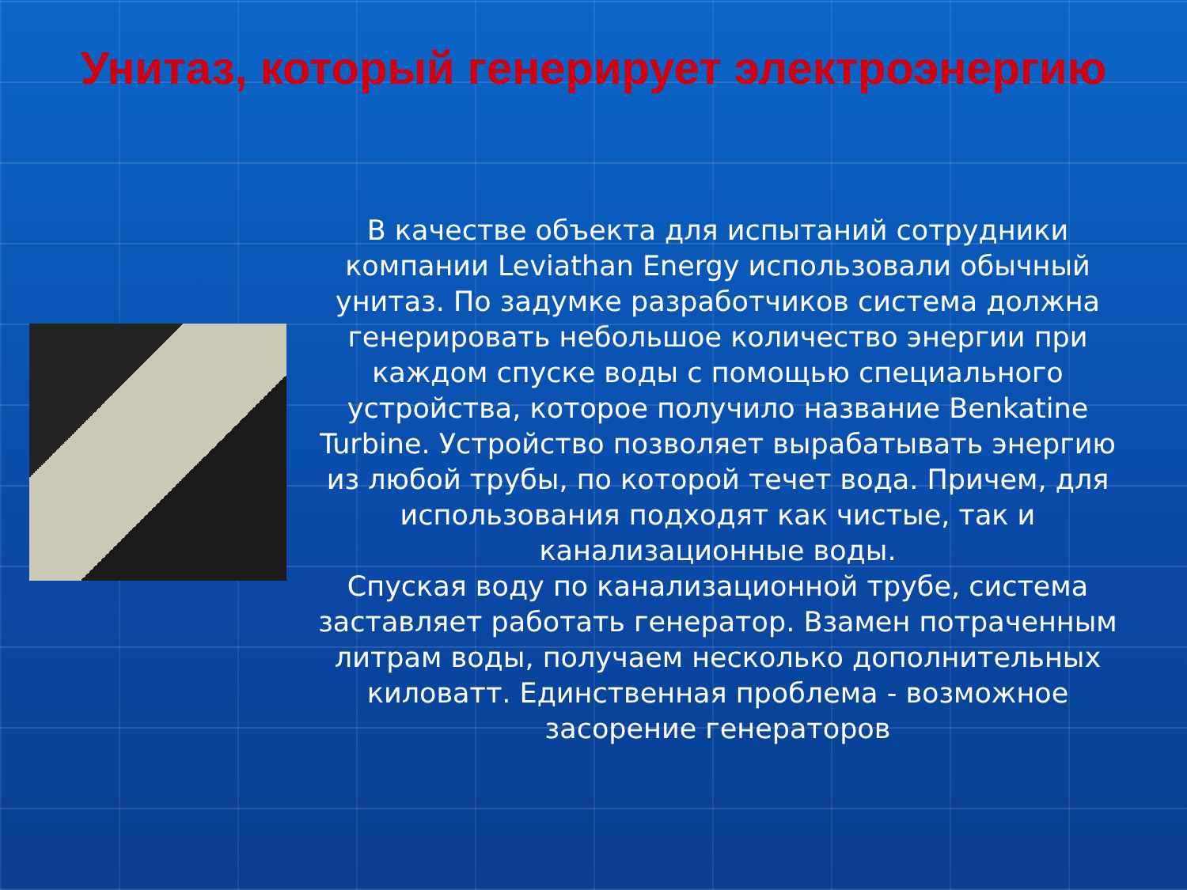Унитаз, который генерирует электроэнергию
В качестве объекта для испытаний сотрудники компании Leviathan Energy использовали обычный унитаз. По задумке разработчиков система должна генерировать небольшое количество энергии при каждом спуске воды с помощью специального устройства, которое получило название Benkatine Turbine. Устройство позволяет вырабатывать энергию из любой трубы, по которой течет вода. Причем, для использования подходят как чистые, так и канализационные воды.
Спуская воду по канализационной трубе, система заставляет работать генератор. Взамен потраченным литрам воды, получаем несколько дополнительных киловатт. Единственная проблема - возможное засорение генераторов